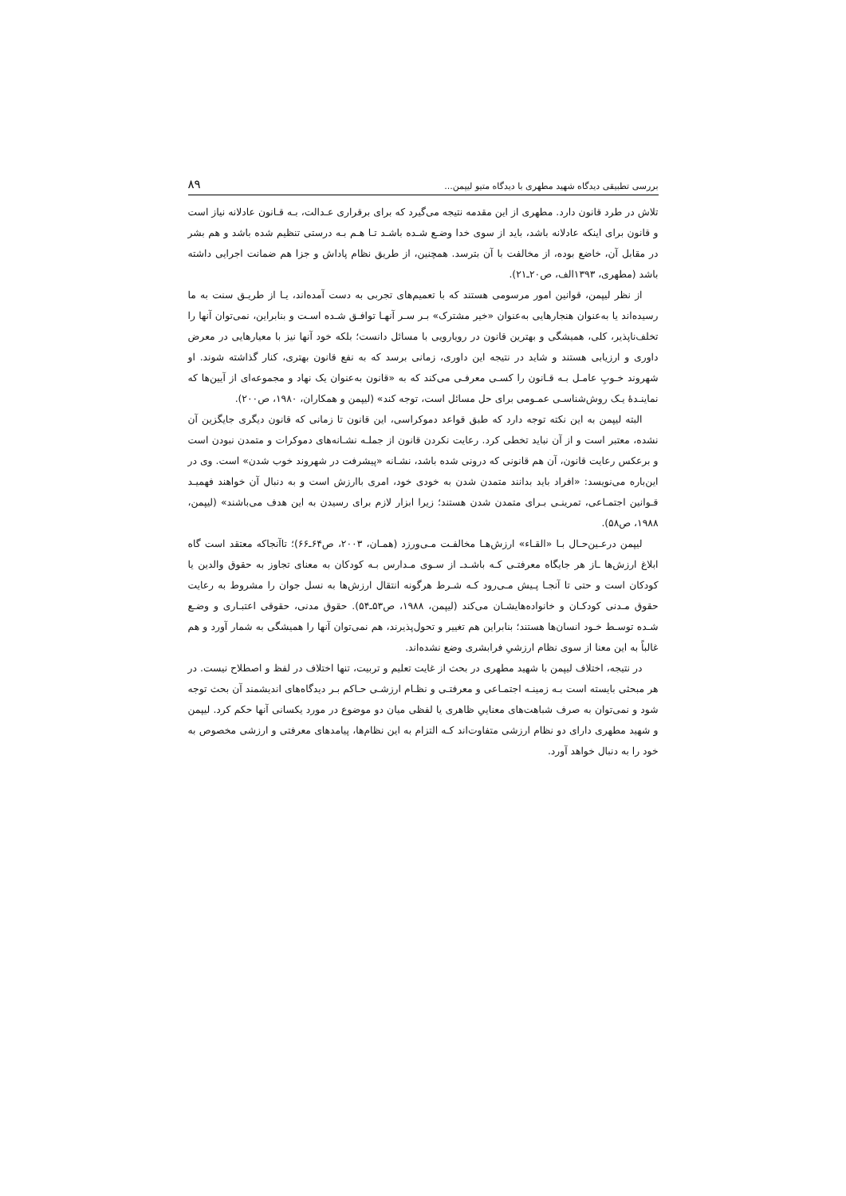بررسی تطبیقی دیدگاه شهید مطهری با دیدگاه متیو لیپمن... ۸۹
تلاش در طرد قانون دارد. مطهری از این مقدمه نتیجه می‌گیرد که برای برقراری عـدالت، بـه قـانون عادلانه نیاز است و قانون برای اینکه عادلانه باشد، باید از سوی خدا وضـع شـده باشـد تـا هـم بـه درستی تنظیم شده باشد و هم بشر در مقابل آن، خاضع بوده، از مخالفت با آن بترسد. همچنین، از طریق نظام پاداش و جزا هم ضمانت اجرایی داشته باشد (مطهری، ۱۳۹۳الف، ص۲۰ـ۲۱).
از نظر لیپمن، قوانین امور مرسومی هستند که با تعمیم‌های تجربی به دست آمده‌اند، یـا از طریـق سنت به ما رسیده‌اند یا به‌عنوان هنجارهایی به‌عنوان «خیر مشترک» بـر سـر آنهـا توافـق شـده اسـت و بنابراین، نمی‌توان آنها را تخلف‌ناپذیر، کلی، همیشگی و بهترین قانون در رویارویی با مسائل دانست؛ بلکه خود آنها نیز با معیارهایی در معرض داوری و ارزیابی هستند و شاید در نتیجه این داوری، زمانی برسد که به نفع قانون بهتری، کنار گذاشته شوند. او شهروند خـوبِ عامـل بـه قـانون را کسـی معرفـی می‌کند که به «قانون به‌عنوان یک نهاد و مجموعه‌ای از آیین‌ها که نماینـدۀ یـک روش‌شناسـی عمـومی برای حل مسائل است، توجه کند» (لیپمن و همکاران، ۱۹۸۰، ص۲۰۰).
البته لیپمن به این نکته توجه دارد که طبق قواعد دموکراسی، این قانون تا زمانی که قانون دیگری جایگزین آن نشده، معتبر است و از آن نباید تخطی کرد. رعایت نکردن قانون از جملـه نشـانه‌های دموکرات و متمدن نبودن است و برعکس رعایت قانون، آن هم قانونی که درونی شده باشد، نشـانه «پیشرفت در شهروند خوب شدن» است. وی در این‌باره می‌نویسد: «افراد باید بدانند متمدن شدن به خودی خود، امری باارزش است و به دنبال آن خواهند فهمیـد قـوانین اجتمـاعی، تمرینـی بـرای متمدن شدن هستند؛ زیرا ابزار لازم برای رسیدن به این هدف می‌باشند» (لیپمن، ۱۹۸۸، ص۵۸).
لیپمن درعـین‌حـال بـا «القـاء» ارزش‌هـا مخالفـت مـی‌ورزد (همـان، ۲۰۰۳، ص۶۴ـ۶۶)؛ تاآنجاکه معتقد است گاه ابلاغ ارزش‌ها ـاز هر جایگاه معرفتـی کـه باشـدـ از سـوی مـدارس بـه کودکان به معنای تجاوز به حقوق والدین یا کودکان است و حتی تا آنجـا پـیش مـی‌رود کـه شـرط هرگونه انتقال ارزش‌ها به نسل جوان را مشروط به رعایت حقوق مـدنی کودکـان و خانواده‌هایشـان می‌کند (لیپمن، ۱۹۸۸، ص۵۳ـ۵۴). حقوق مدنی، حقوقی اعتبـاری و وضـع شـده توسـط خـود انسان‌ها هستند؛ بنابراین هم تغییر و تحول‌پذیرند، هم نمی‌توان آنها را همیشگی به شمار آورد و هم غالباً به این معنا از سوی نظام ارزشیِ فرابشری وضع نشده‌اند.
در نتیجه، اختلاف لیپمن با شهید مطهری در بحث از غایت تعلیم و تربیت، تنها اختلاف در لفظ و اصطلاح نیست. در هر مبحثی بایسته است بـه زمینـه اجتمـاعی و معرفتـی و نظـام ارزشـی حـاکم بـر دیدگاه‌های اندیشمند آن بحث توجه شود و نمی‌توان به صرف شباهت‌های معناییِ ظاهری یا لفظی میان دو موضوع در مورد یکسانی آنها حکم کرد. لیپمن و شهید مطهری دارای دو نظام ارزشی متفاوت‌اند کـه التزام به این نظام‌ها، پیامدهای معرفتی و ارزشی مخصوص به خود را به دنبال خواهد آورد.